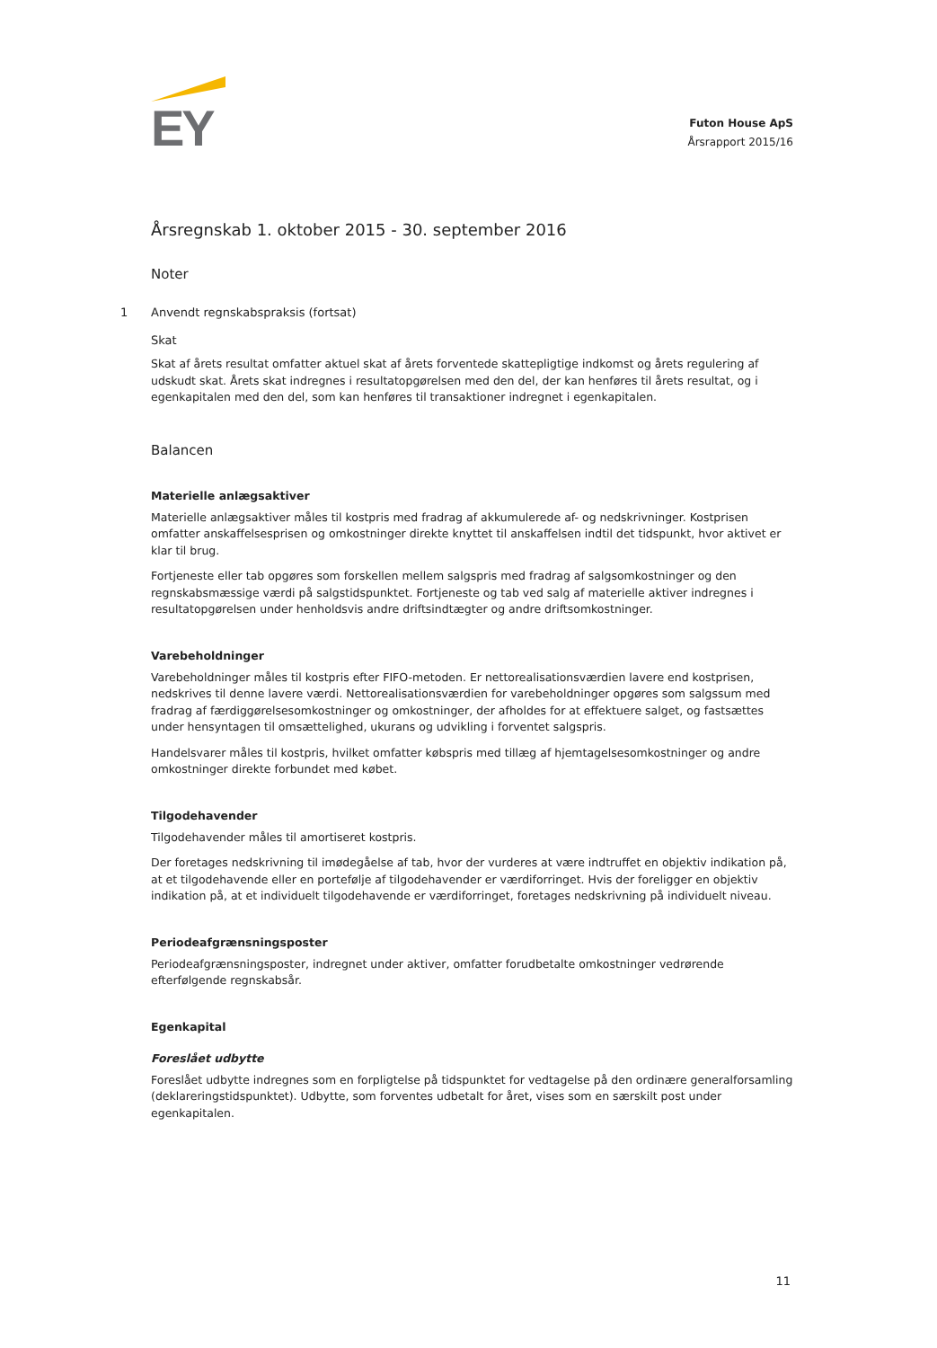EY
Futon House ApS
Årsrapport 2015/16
Årsregnskab 1. oktober 2015 - 30. september 2016
Noter
1 Anvendt regnskabspraksis (fortsat)
Skat
Skat af årets resultat omfatter aktuel skat af årets forventede skattepligtige indkomst og årets regulering af udskudt skat. Årets skat indregnes i resultatopgørelsen med den del, der kan henføres til årets resultat, og i egenkapitalen med den del, som kan henføres til transaktioner indregnet i egenkapitalen.
Balancen
Materielle anlægsaktiver
Materielle anlægsaktiver måles til kostpris med fradrag af akkumulerede af- og nedskrivninger. Kostprisen omfatter anskaffelsesprisen og omkostninger direkte knyttet til anskaffelsen indtil det tidspunkt, hvor aktivet er klar til brug.
Fortjeneste eller tab opgøres som forskellen mellem salgspris med fradrag af salgsomkostninger og den regnskabsmæssige værdi på salgstidspunktet. Fortjeneste og tab ved salg af materielle aktiver indregnes i resultatopgørelsen under henholdsvis andre driftsindtægter og andre driftsomkostninger.
Varebeholdninger
Varebeholdninger måles til kostpris efter FIFO-metoden. Er nettorealisationsværdien lavere end kostprisen, nedskrives til denne lavere værdi. Nettorealisationsværdien for varebeholdninger opgøres som salgssum med fradrag af færdiggørelsesomkostninger og omkostninger, der afholdes for at effektuere salget, og fastsættes under hensyntagen til omsættelighed, ukurans og udvikling i forventet salgspris.
Handelsvarer måles til kostpris, hvilket omfatter købspris med tillæg af hjemtagelsesomkostninger og andre omkostninger direkte forbundet med købet.
Tilgodehavender
Tilgodehavender måles til amortiseret kostpris.
Der foretages nedskrivning til imødegåelse af tab, hvor der vurderes at være indtruffet en objektiv indikation på, at et tilgodehavende eller en portefølje af tilgodehavender er værdiforringet. Hvis der foreligger en objektiv indikation på, at et individuelt tilgodehavende er værdiforringet, foretages nedskrivning på individuelt niveau.
Periodeafgrænsningsposter
Periodeafgrænsningsposter, indregnet under aktiver, omfatter forudbetalte omkostninger vedrørende efterfølgende regnskabsår.
Egenkapital
Foreslået udbytte
Foreslået udbytte indregnes som en forpligtelse på tidspunktet for vedtagelse på den ordinære generalforsamling (deklareringstidspunktet). Udbytte, som forventes udbetalt for året, vises som en særskilt post under egenkapitalen.
11